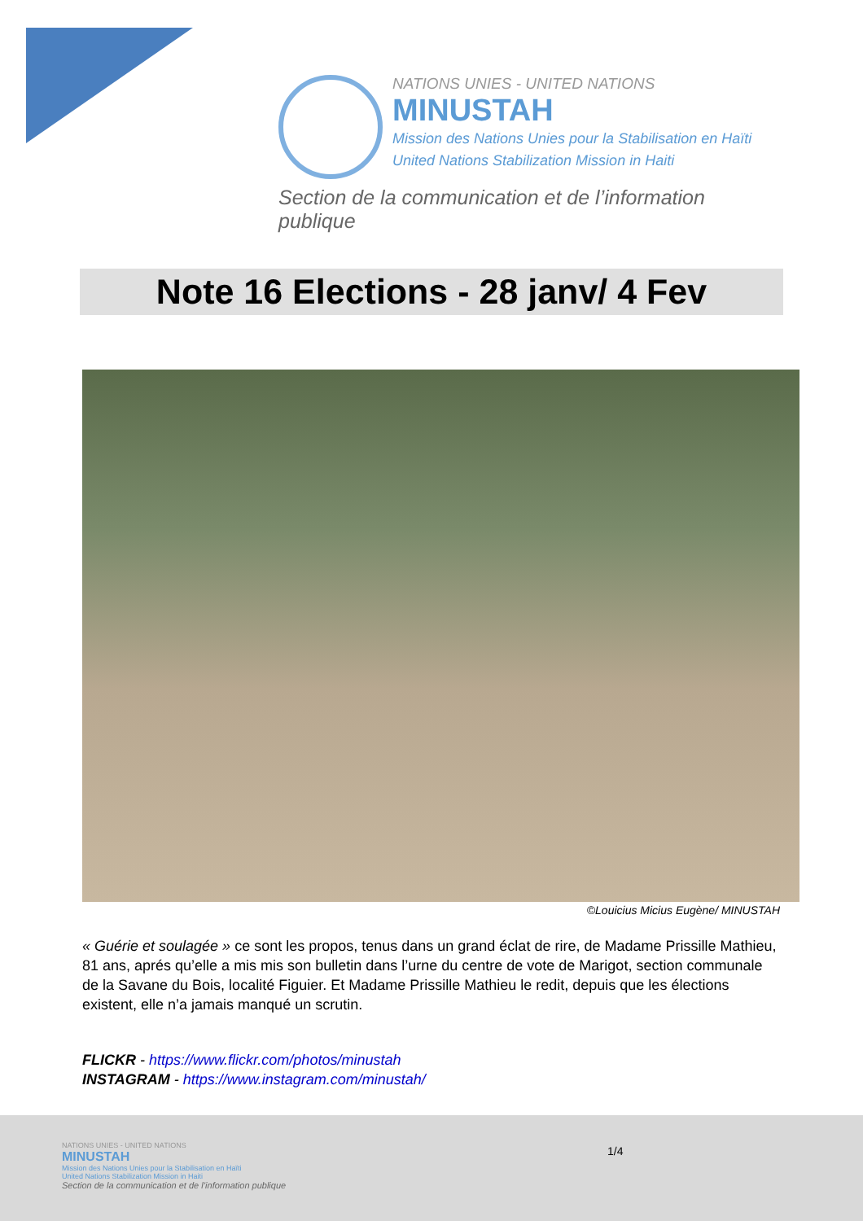NATIONS UNIES - UNITED NATIONS
MINUSTAH
Mission des Nations Unies pour la Stabilisation en Haïti
United Nations Stabilization Mission in Haiti
Section de la communication et de l’information publique
Note 16 Elections - 28 janv/ 4 Fev
©Louicius Micius Eugène/ MINUSTAH
« Guérie et soulagée » ce sont les propos, tenus dans un grand éclat de rire, de Madame Prissille Mathieu, 81 ans, aprés qu’elle a mis mis son bulletin dans l’urne du centre de vote de Marigot, section communale de la Savane du Bois, localité Figuier. Et Madame Prissille Mathieu le redit, depuis que les élections existent, elle n’a jamais manqué un scrutin.
FLICKR - https://www.flickr.com/photos/minustah
INSTAGRAM - https://www.instagram.com/minustah/
NATIONS UNIES - UNITED NATIONS
MINUSTAH
Mission des Nations Unies pour la Stabilisation en Haïti
United Nations Stabilization Mission in Haiti
Section de la communication et de l’information publique
1/4